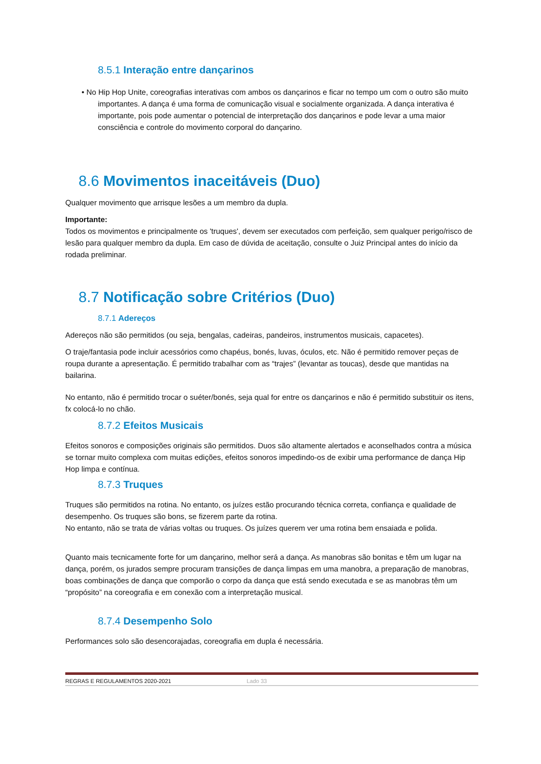8.5.1 Interação entre dançarinos
• No Hip Hop Unite, coreografias interativas com ambos os dançarinos e ficar no tempo um com o outro são muito importantes. A dança é uma forma de comunicação visual e socialmente organizada. A dança interativa é importante, pois pode aumentar o potencial de interpretação dos dançarinos e pode levar a uma maior consciência e controle do movimento corporal do dançarino.
8.6 Movimentos inaceitáveis (Duo)
Qualquer movimento que arrisque lesões a um membro da dupla.
Importante:
Todos os movimentos e principalmente os 'truques', devem ser executados com perfeição, sem qualquer perigo/risco de lesão para qualquer membro da dupla. Em caso de dúvida de aceitação, consulte o Juiz Principal antes do início da rodada preliminar.
8.7 Notificação sobre Critérios (Duo)
8.7.1 Adereços
Adereços não são permitidos (ou seja, bengalas, cadeiras, pandeiros, instrumentos musicais, capacetes).
O traje/fantasia pode incluir acessórios como chapéus, bonés, luvas, óculos, etc. Não é permitido remover peças de roupa durante a apresentação. É permitido trabalhar com as “trajes” (levantar as toucas), desde que mantidas na bailarina.
No entanto, não é permitido trocar o suéter/bonés, seja qual for entre os dançarinos e não é permitido substituir os itens, fx colocá-lo no chão.
8.7.2 Efeitos Musicais
Efeitos sonoros e composições originais são permitidos. Duos são altamente alertados e aconselhados contra a música se tornar muito complexa com muitas edições, efeitos sonoros impedindo-os de exibir uma performance de dança Hip Hop limpa e contínua.
8.7.3 Truques
Truques são permitidos na rotina. No entanto, os juízes estão procurando técnica correta, confiança e qualidade de desempenho. Os truques são bons, se fizerem parte da rotina.
No entanto, não se trata de várias voltas ou truques. Os juízes querem ver uma rotina bem ensaiada e polida.
Quanto mais tecnicamente forte for um dançarino, melhor será a dança. As manobras são bonitas e têm um lugar na dança, porém, os jurados sempre procuram transições de dança limpas em uma manobra, a preparação de manobras, boas combinações de dança que comporão o corpo da dança que está sendo executada e se as manobras têm um “propósito” na coreografia e em conexão com a interpretação musical.
8.7.4 Desempenho Solo
Performances solo são desencorajadas, coreografia em dupla é necessária.
REGRAS E REGULAMENTOS 2020-2021 Lado 33